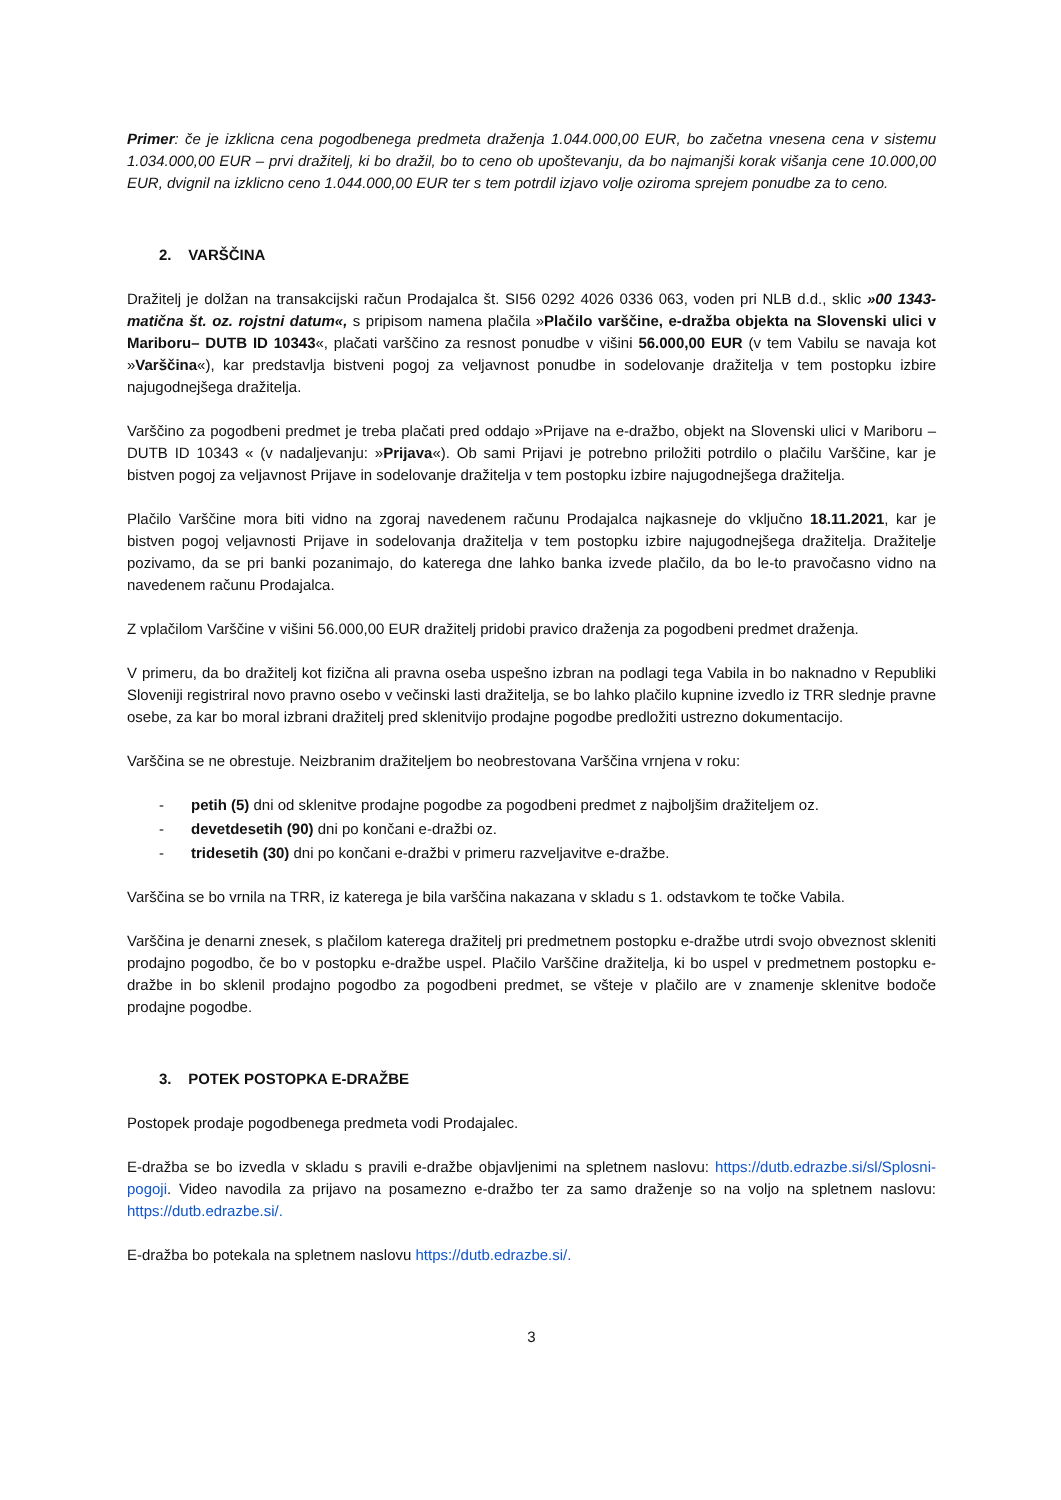Primer: če je izklicna cena pogodbenega predmeta draženja 1.044.000,00 EUR, bo začetna vnesena cena v sistemu 1.034.000,00 EUR – prvi dražitelj, ki bo dražil, bo to ceno ob upoštevanju, da bo najmanjši korak višanja cene 10.000,00 EUR, dvignil na izklicno ceno 1.044.000,00 EUR ter s tem potrdil izjavo volje oziroma sprejem ponudbe za to ceno.
2. VARŠČINA
Dražitelj je dolžan na transakcijski račun Prodajalca št. SI56 0292 4026 0336 063, voden pri NLB d.d., sklic »00 1343-matična št. oz. rojstni datum«, s pripisom namena plačila »Plačilo varščine, e-dražba objekta na Slovenski ulici v Mariboru– DUTB ID 10343«, plačati varščino za resnost ponudbe v višini 56.000,00 EUR (v tem Vabilu se navaja kot »Varščina«), kar predstavlja bistveni pogoj za veljavnost ponudbe in sodelovanje dražitelja v tem postopku izbire najugodnejšega dražitelja.
Varščino za pogodbeni predmet je treba plačati pred oddajo »Prijave na e-dražbo, objekt na Slovenski ulici v Mariboru – DUTB ID 10343 « (v nadaljevanju: »Prijava«). Ob sami Prijavi je potrebno priložiti potrdilo o plačilu Varščine, kar je bistven pogoj za veljavnost Prijave in sodelovanje dražitelja v tem postopku izbire najugodnejšega dražitelja.
Plačilo Varščine mora biti vidno na zgoraj navedenem računu Prodajalca najkasneje do vključno 18.11.2021, kar je bistven pogoj veljavnosti Prijave in sodelovanja dražitelja v tem postopku izbire najugodnejšega dražitelja. Dražitelje pozivamo, da se pri banki pozanimajo, do katerega dne lahko banka izvede plačilo, da bo le-to pravočasno vidno na navedenem računu Prodajalca.
Z vplačilom Varščine v višini 56.000,00 EUR dražitelj pridobi pravico draženja za pogodbeni predmet draženja.
V primeru, da bo dražitelj kot fizična ali pravna oseba uspešno izbran na podlagi tega Vabila in bo naknadno v Republiki Sloveniji registriral novo pravno osebo v večinski lasti dražitelja, se bo lahko plačilo kupnine izvedlo iz TRR slednje pravne osebe, za kar bo moral izbrani dražitelj pred sklenitvijo prodajne pogodbe predložiti ustrezno dokumentacijo.
Varščina se ne obrestuje. Neizbranim dražiteljem bo neobrestovana Varščina vrnjena v roku:
- petih (5) dni od sklenitve prodajne pogodbe za pogodbeni predmet z najboljšim dražiteljem oz.
- devetdesetih (90) dni po končani e-dražbi oz.
- tridesetih (30) dni po končani e-dražbi v primeru razveljavitve e-dražbe.
Varščina se bo vrnila na TRR, iz katerega je bila varščina nakazana v skladu s 1. odstavkom te točke Vabila.
Varščina je denarni znesek, s plačilom katerega dražitelj pri predmetnem postopku e-dražbe utrdi svojo obveznost skleniti prodajno pogodbo, če bo v postopku e-dražbe uspel. Plačilo Varščine dražitelja, ki bo uspel v predmetnem postopku e-dražbe in bo sklenil prodajno pogodbo za pogodbeni predmet, se všteje v plačilo are v znamenje sklenitve bodoče prodajne pogodbe.
3. POTEK POSTOPKA E-DRAŽBE
Postopek prodaje pogodbenega predmeta vodi Prodajalec.
E-dražba se bo izvedla v skladu s pravili e-dražbe objavljenimi na spletnem naslovu: https://dutb.edrazbe.si/sl/Splosni-pogoji. Video navodila za prijavo na posamezno e-dražbo ter za samo draženje so na voljo na spletnem naslovu: https://dutb.edrazbe.si/.
E-dražba bo potekala na spletnem naslovu https://dutb.edrazbe.si/.
3